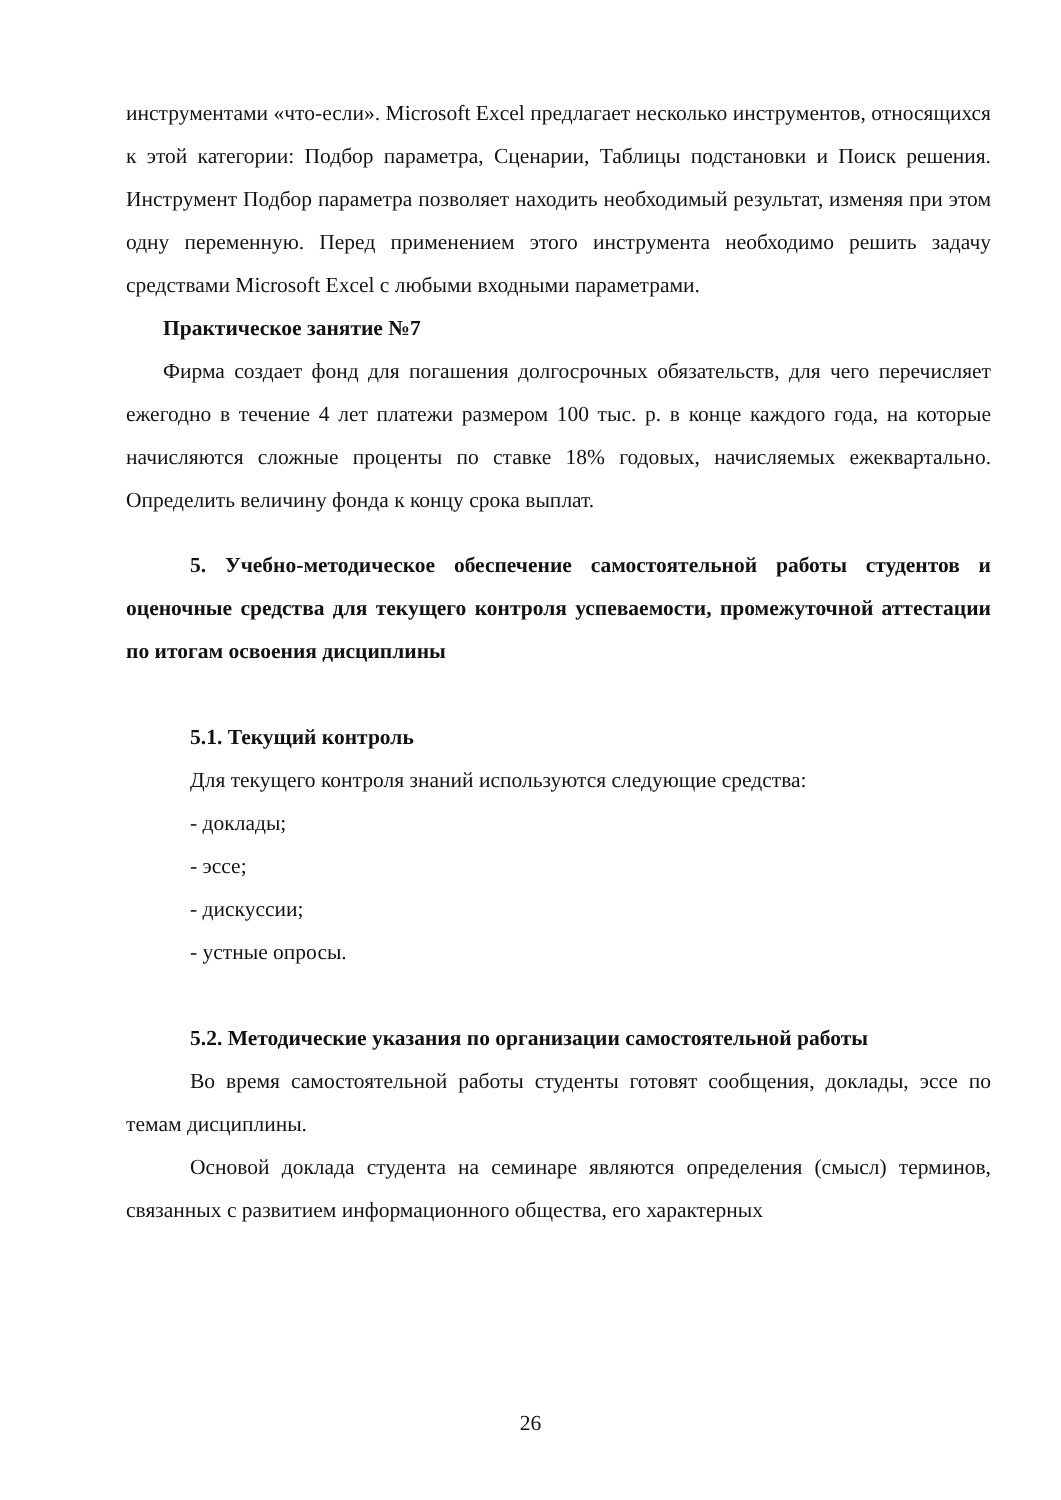инструментами «что-если». Microsoft Excel предлагает несколько инструментов, относящихся к этой категории: Подбор параметра, Сценарии, Таблицы подстановки и Поиск решения. Инструмент Подбор параметра позволяет находить необходимый результат, изменяя при этом одну переменную. Перед применением этого инструмента необходимо решить задачу средствами Microsoft Excel с любыми входными параметрами.
Практическое занятие №7
Фирма создает фонд для погашения долгосрочных обязательств, для чего перечисляет ежегодно в течение 4 лет платежи размером 100 тыс. р. в конце каждого года, на которые начисляются сложные проценты по ставке 18% годовых, начисляемых ежеквартально. Определить величину фонда к концу срока выплат.
5. Учебно-методическое обеспечение самостоятельной работы студентов и оценочные средства для текущего контроля успеваемости, промежуточной аттестации по итогам освоения дисциплины
5.1. Текущий контроль
Для текущего контроля знаний используются следующие средства:
- доклады;
- эссе;
- дискуссии;
- устные опросы.
5.2. Методические указания по организации самостоятельной работы
Во время самостоятельной работы студенты готовят сообщения, доклады, эссе по темам дисциплины.
Основой доклада студента на семинаре являются определения (смысл) терминов, связанных с развитием информационного общества, его характерных
26